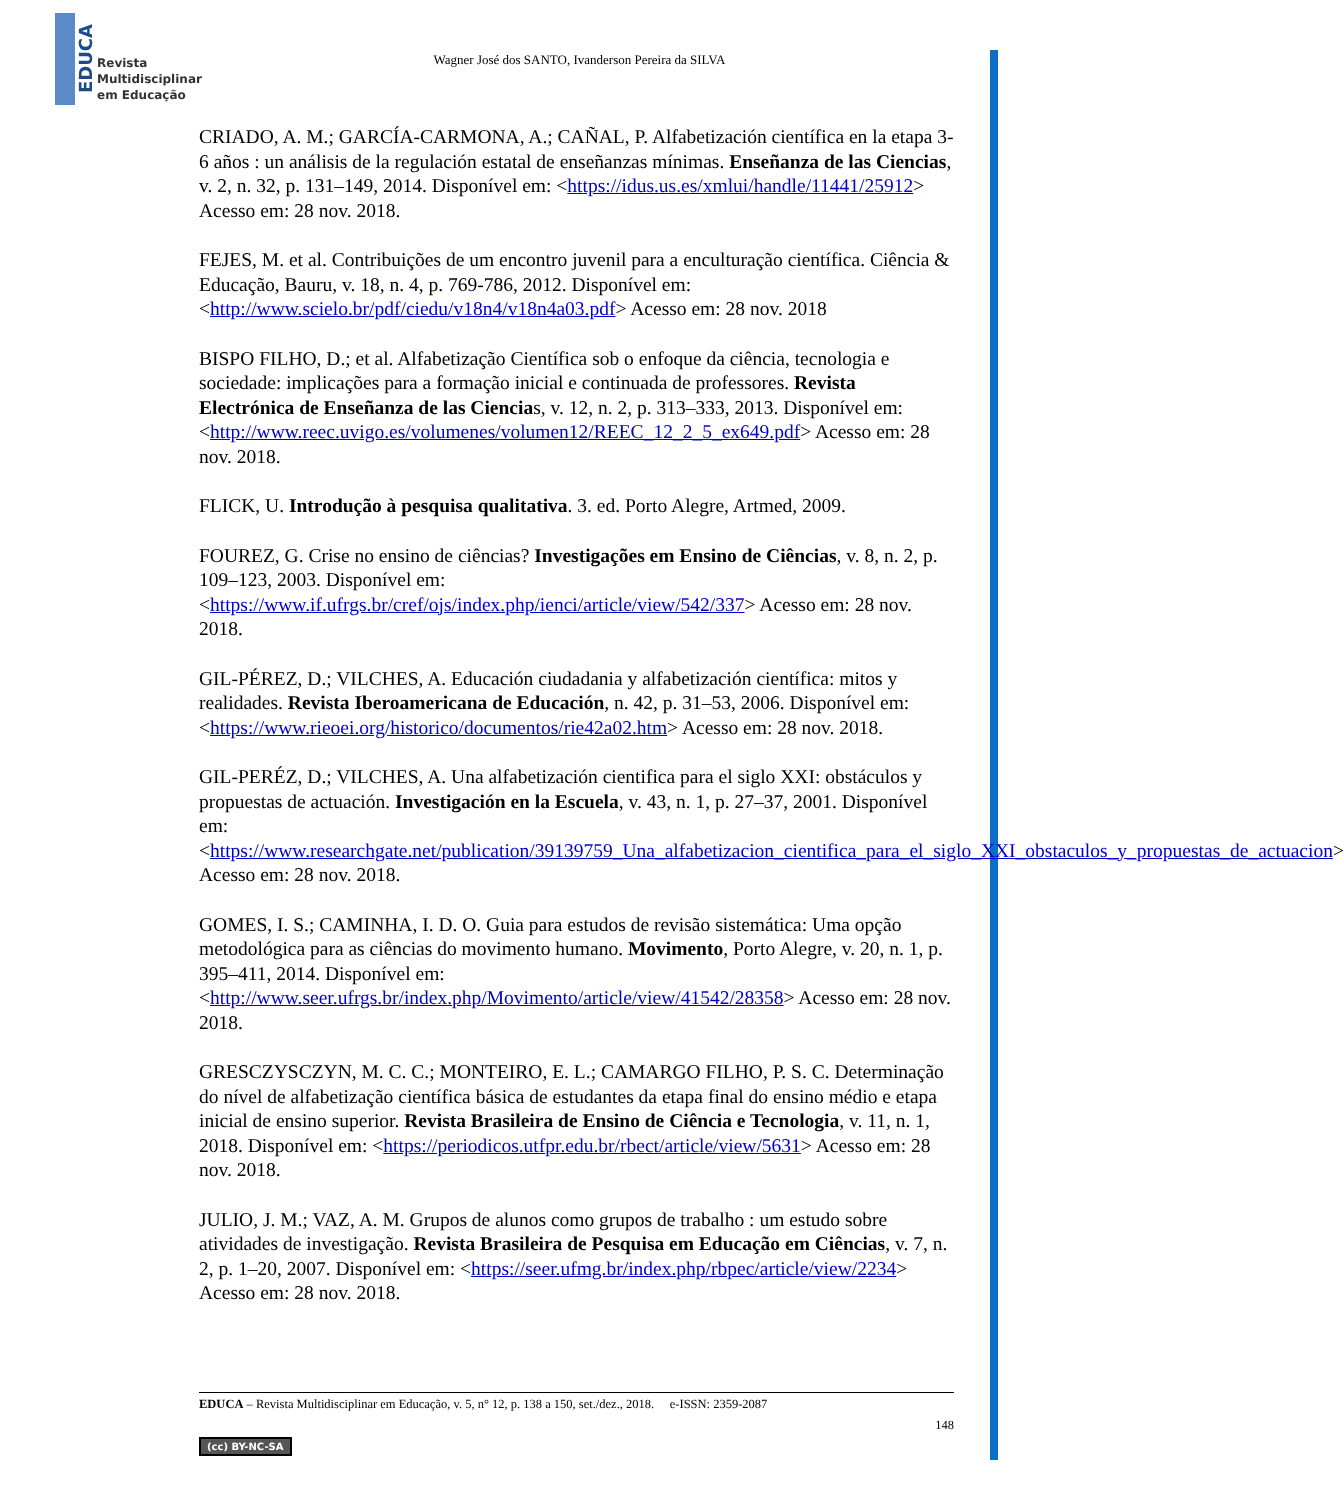EDUCA
Revista
Multidisciplinar
em Educação
Wagner José dos SANTO, Ivanderson Pereira da SILVA
CRIADO, A. M.; GARCÍA-CARMONA, A.; CAÑAL, P. Alfabetización científica en la etapa 3-6 años : un análisis de la regulación estatal de enseñanzas mínimas. Enseñanza de las Ciencias, v. 2, n. 32, p. 131–149, 2014. Disponível em: <https://idus.us.es/xmlui/handle/11441/25912> Acesso em: 28 nov. 2018.
FEJES, M. et al. Contribuições de um encontro juvenil para a enculturação científica. Ciência & Educação, Bauru, v. 18, n. 4, p. 769-786, 2012. Disponível em: <http://www.scielo.br/pdf/ciedu/v18n4/v18n4a03.pdf> Acesso em: 28 nov. 2018
BISPO FILHO, D.; et al. Alfabetização Científica sob o enfoque da ciência, tecnologia e sociedade: implicações para a formação inicial e continuada de professores. Revista Electrónica de Enseñanza de las Ciencias, v. 12, n. 2, p. 313–333, 2013. Disponível em: <http://www.reec.uvigo.es/volumenes/volumen12/REEC_12_2_5_ex649.pdf> Acesso em: 28 nov. 2018.
FLICK, U. Introdução à pesquisa qualitativa. 3. ed. Porto Alegre, Artmed, 2009.
FOUREZ, G. Crise no ensino de ciências? Investigações em Ensino de Ciências, v. 8, n. 2, p. 109–123, 2003. Disponível em: <https://www.if.ufrgs.br/cref/ojs/index.php/ienci/article/view/542/337> Acesso em: 28 nov. 2018.
GIL-PÉREZ, D.; VILCHES, A. Educación ciudadania y alfabetización científica: mitos y realidades. Revista Iberoamericana de Educación, n. 42, p. 31–53, 2006. Disponível em: <https://www.rieoei.org/historico/documentos/rie42a02.htm> Acesso em: 28 nov. 2018.
GIL-PERÉZ, D.; VILCHES, A. Una alfabetización cientifica para el siglo XXI: obstáculos y propuestas de actuación. Investigación en la Escuela, v. 43, n. 1, p. 27–37, 2001. Disponível em: <https://www.researchgate.net/publication/39139759_Una_alfabetizacion_cientifica_para_el_siglo_XXI_obstaculos_y_propuestas_de_actuacion> Acesso em: 28 nov. 2018.
GOMES, I. S.; CAMINHA, I. D. O. Guia para estudos de revisão sistemática: Uma opção metodológica para as ciências do movimento humano. Movimento, Porto Alegre, v. 20, n. 1, p. 395–411, 2014. Disponível em: <http://www.seer.ufrgs.br/index.php/Movimento/article/view/41542/28358> Acesso em: 28 nov. 2018.
GRESCZYSCZYN, M. C. C.; MONTEIRO, E. L.; CAMARGO FILHO, P. S. C. Determinação do nível de alfabetização científica básica de estudantes da etapa final do ensino médio e etapa inicial de ensino superior. Revista Brasileira de Ensino de Ciência e Tecnologia, v. 11, n. 1, 2018. Disponível em: <https://periodicos.utfpr.edu.br/rbect/article/view/5631> Acesso em: 28 nov. 2018.
JULIO, J. M.; VAZ, A. M. Grupos de alunos como grupos de trabalho : um estudo sobre atividades de investigação. Revista Brasileira de Pesquisa em Educação em Ciências, v. 7, n. 2, p. 1–20, 2007. Disponível em: <https://seer.ufmg.br/index.php/rbpec/article/view/2234> Acesso em: 28 nov. 2018.
EDUCA – Revista Multidisciplinar em Educação, v. 5, n° 12, p. 138 a 150, set./dez., 2018. e-ISSN: 2359-2087
148
(cc) BY-NC-SA